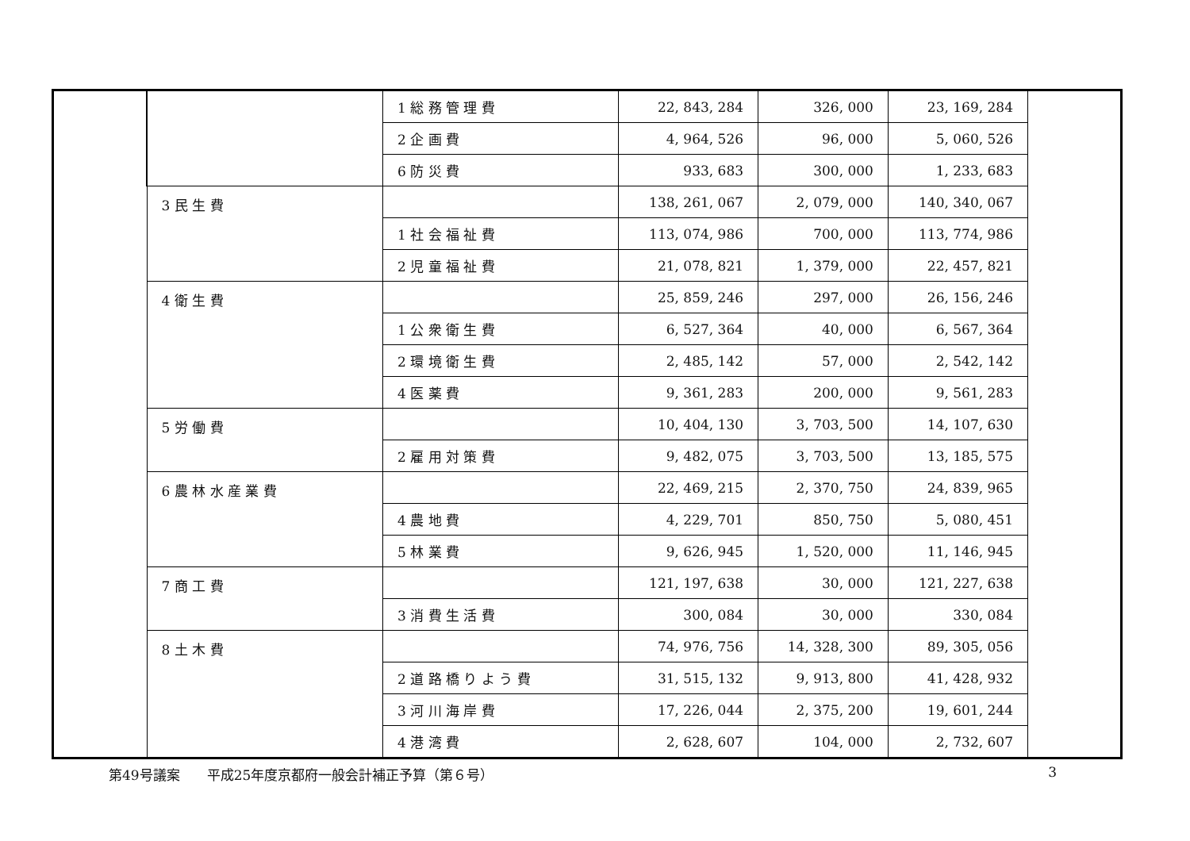| | | 1 総 務 管 理 費 | 22, 843, 284 | 326, 000 | 23, 169, 284 | |
| | | 2 企 画 費 | 4, 964, 526 | 96, 000 | 5, 060, 526 | |
| | | 6 防 災 費 | 933, 683 | 300, 000 | 1, 233, 683 | |
| | 3 民 生 費 | | 138, 261, 067 | 2, 079, 000 | 140, 340, 067 | |
| | | 1 社 会 福 祉 費 | 113, 074, 986 | 700, 000 | 113, 774, 986 | |
| | | 2 児 童 福 祉 費 | 21, 078, 821 | 1, 379, 000 | 22, 457, 821 | |
| | 4 衛 生 費 | | 25, 859, 246 | 297, 000 | 26, 156, 246 | |
| | | 1 公 衆 衛 生 費 | 6, 527, 364 | 40, 000 | 6, 567, 364 | |
| | | 2 環 境 衛 生 費 | 2, 485, 142 | 57, 000 | 2, 542, 142 | |
| | | 4 医 薬 費 | 9, 361, 283 | 200, 000 | 9, 561, 283 | |
| | 5 労 働 費 | | 10, 404, 130 | 3, 703, 500 | 14, 107, 630 | |
| | | 2 雇 用 対 策 費 | 9, 482, 075 | 3, 703, 500 | 13, 185, 575 | |
| | 6 農 林 水 産 業 費 | | 22, 469, 215 | 2, 370, 750 | 24, 839, 965 | |
| | | 4 農 地 費 | 4, 229, 701 | 850, 750 | 5, 080, 451 | |
| | | 5 林 業 費 | 9, 626, 945 | 1, 520, 000 | 11, 146, 945 | |
| | 7 商 工 費 | | 121, 197, 638 | 30, 000 | 121, 227, 638 | |
| | | 3 消 費 生 活 費 | 300, 084 | 30, 000 | 330, 084 | |
| | 8 土 木 費 | | 74, 976, 756 | 14, 328, 300 | 89, 305, 056 | |
| | | 2 道 路 橋 り よ う 費 | 31, 515, 132 | 9, 913, 800 | 41, 428, 932 | |
| | | 3 河 川 海 岸 費 | 17, 226, 044 | 2, 375, 200 | 19, 601, 244 | |
| | | 4 港 湾 費 | 2, 628, 607 | 104, 000 | 2, 732, 607 | |
第49号議案　　平成25年度京都府一般会計補正予算（第６号） 3